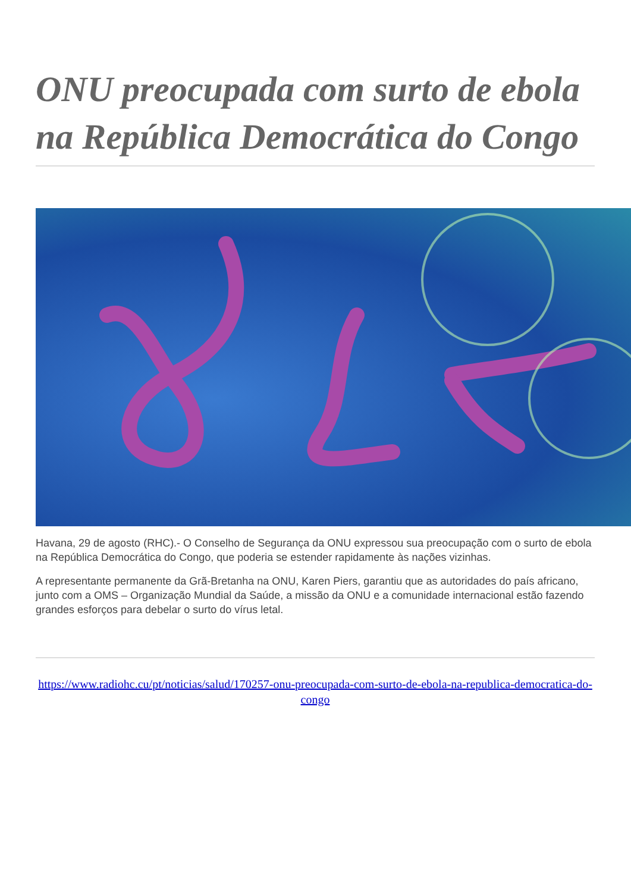ONU preocupada com surto de ebola na República Democrática do Congo
Havana, 29 de agosto (RHC).- O Conselho de Segurança da ONU expressou sua preocupação com o surto de ebola na República Democrática do Congo, que poderia se estender rapidamente às nações vizinhas.
A representante permanente da Grã-Bretanha na ONU, Karen Piers, garantiu que as autoridades do país africano, junto com a OMS – Organização Mundial da Saúde, a missão da ONU e a comunidade internacional estão fazendo grandes esforços para debelar o surto do vírus letal.
https://www.radiohc.cu/pt/noticias/salud/170257-onu-preocupada-com-surto-de-ebola-na-republica-democratica-do-congo